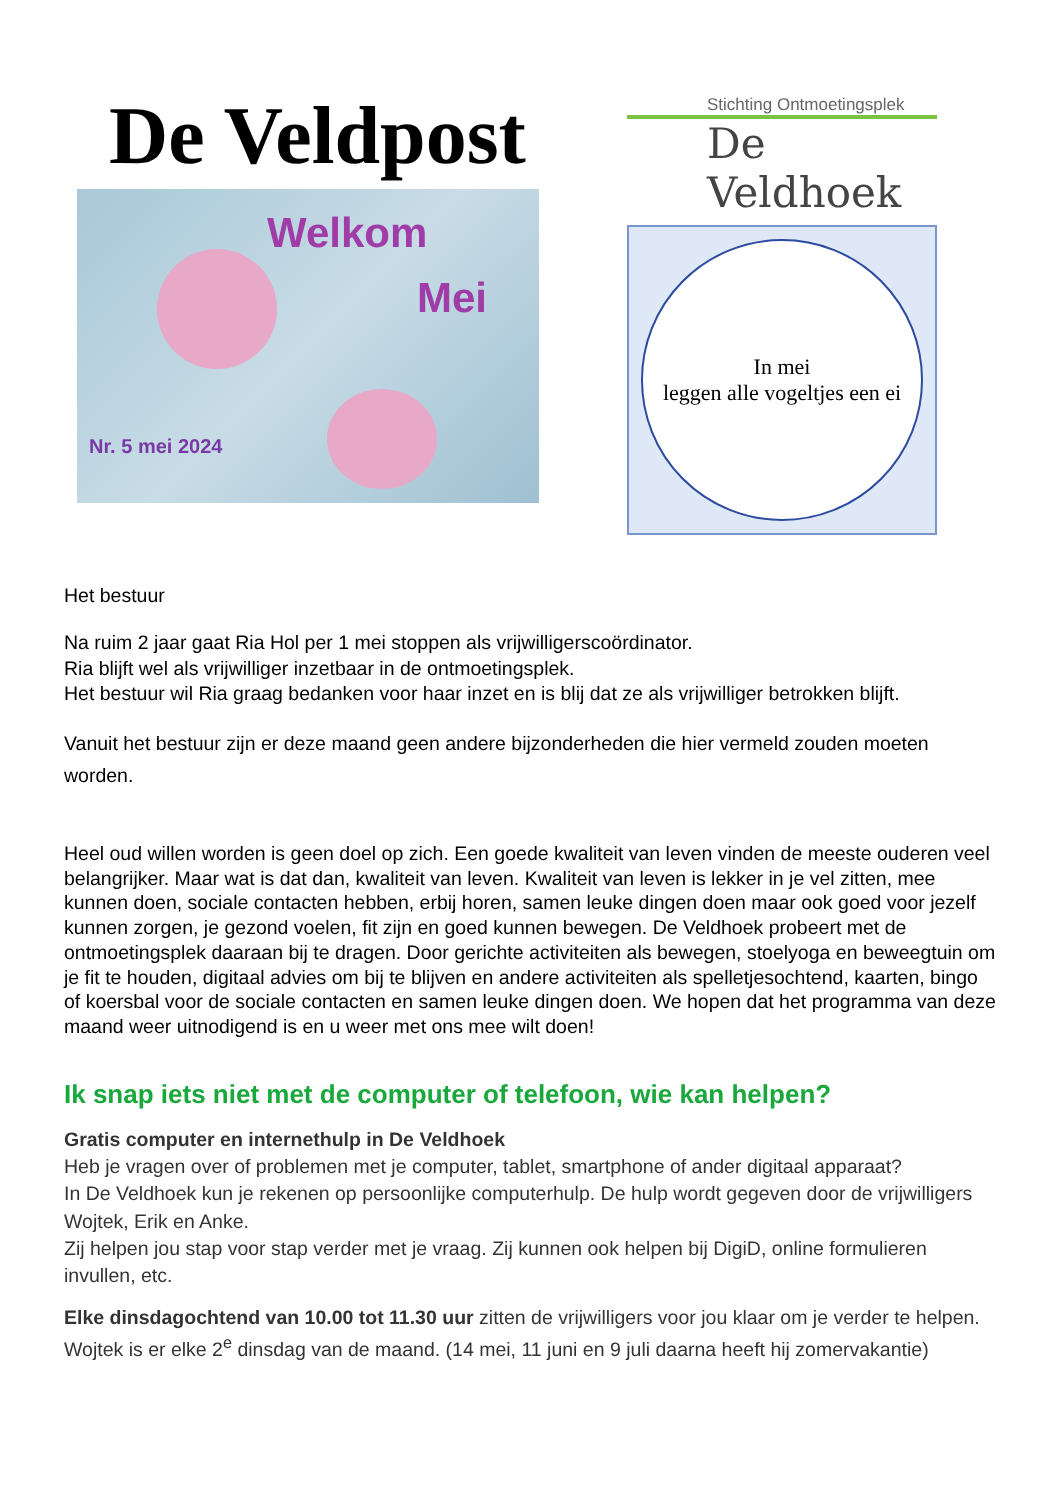De Veldpost
Welkom
Mei
Nr. 5 mei 2024
Stichting Ontmoetingsplek
De Veldhoek
In mei
leggen alle vogeltjes een ei
Het bestuur
Na ruim 2 jaar gaat Ria Hol per 1 mei stoppen als vrijwilligerscoördinator.
Ria blijft wel als vrijwilliger inzetbaar in de ontmoetingsplek.
Het bestuur wil Ria graag bedanken voor haar inzet en is blij dat ze als vrijwilliger betrokken blijft.
Vanuit het bestuur zijn er deze maand geen andere bijzonderheden die hier vermeld zouden moeten worden.
Heel oud willen worden is geen doel op zich. Een goede kwaliteit van leven vinden de meeste ouderen veel belangrijker. Maar wat is dat dan, kwaliteit van leven. Kwaliteit van leven is lekker in je vel zitten, mee kunnen doen, sociale contacten hebben, erbij horen, samen leuke dingen doen maar ook goed voor jezelf kunnen zorgen, je gezond voelen, fit zijn en goed kunnen bewegen. De Veldhoek probeert met de ontmoetingsplek daaraan bij te dragen. Door gerichte activiteiten als bewegen, stoelyoga en beweegtuin om je fit te houden, digitaal advies om bij te blijven en andere activiteiten als spelletjesochtend, kaarten, bingo of koersbal voor de sociale contacten en samen leuke dingen doen. We hopen dat het programma van deze maand weer uitnodigend is en u weer met ons mee wilt doen!
Ik snap iets niet met de computer of telefoon, wie kan helpen?
Gratis computer en internethulp in De Veldhoek
Heb je vragen over of problemen met je computer, tablet, smartphone of ander digitaal apparaat?
In De Veldhoek kun je rekenen op persoonlijke computerhulp. De hulp wordt gegeven door de vrijwilligers Wojtek, Erik en Anke.
Zij helpen jou stap voor stap verder met je vraag. Zij kunnen ook helpen bij DigiD, online formulieren invullen, etc.
Elke dinsdagochtend van 10.00 tot 11.30 uur zitten de vrijwilligers voor jou klaar om je verder te helpen. Wojtek is er elke 2<sup>e</sup> dinsdag van de maand. (14 mei, 11 juni en 9 juli daarna heeft hij zomervakantie)